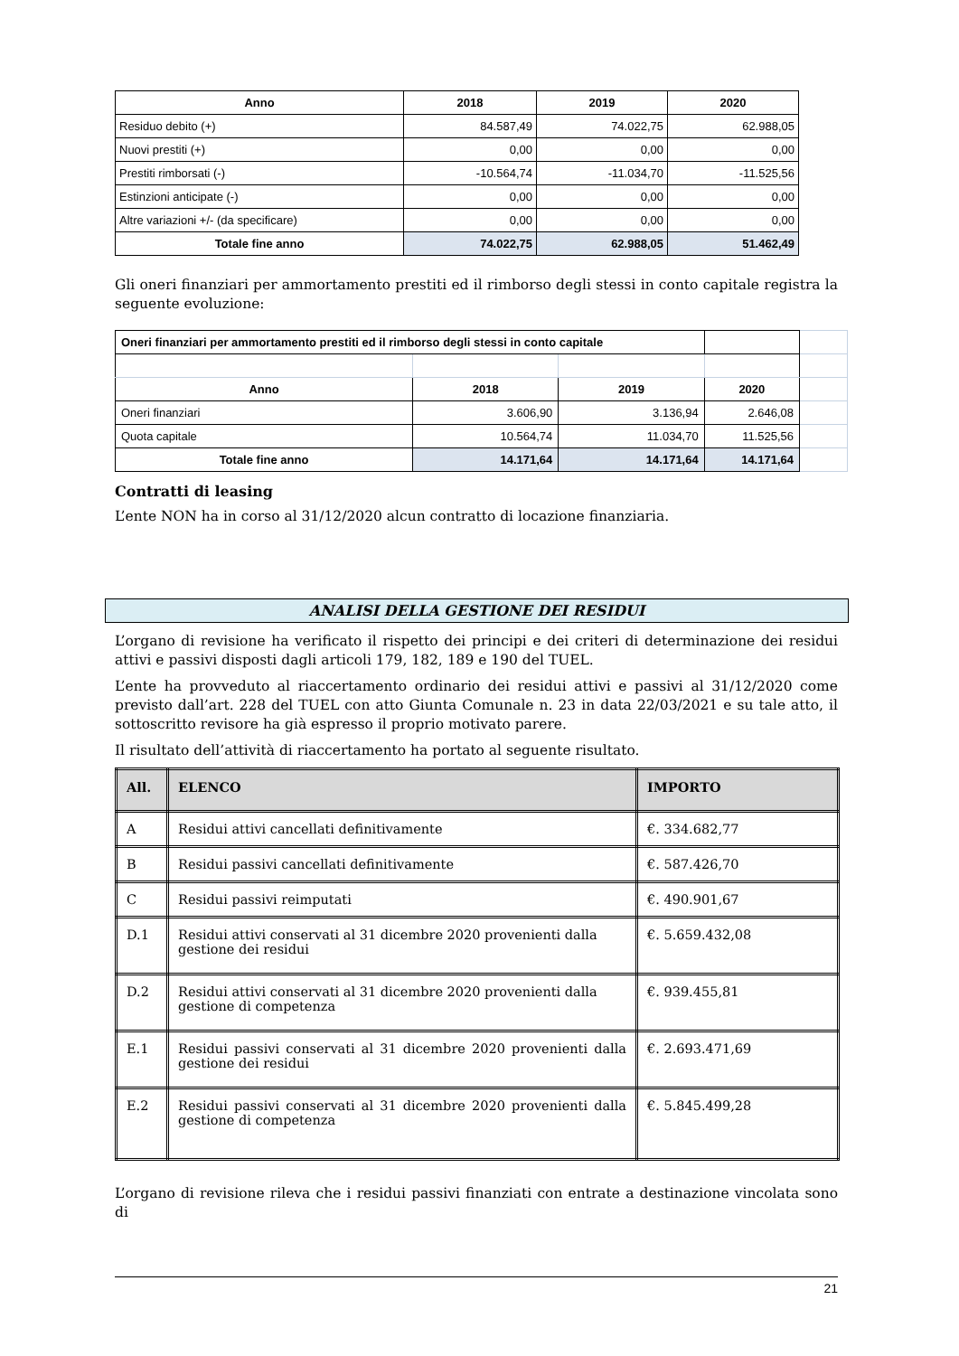| Anno | 2018 | 2019 | 2020 |
| --- | --- | --- | --- |
| Residuo debito (+) | 84.587,49 | 74.022,75 | 62.988,05 |
| Nuovi prestiti (+) | 0,00 | 0,00 | 0,00 |
| Prestiti rimborsati (-) | -10.564,74 | -11.034,70 | -11.525,56 |
| Estinzioni anticipate (-) | 0,00 | 0,00 | 0,00 |
| Altre variazioni +/- (da specificare) | 0,00 | 0,00 | 0,00 |
| Totale fine anno | 74.022,75 | 62.988,05 | 51.462,49 |
Gli oneri finanziari per ammortamento prestiti ed il rimborso degli stessi in conto capitale registra la seguente evoluzione:
| Oneri finanziari per ammortamento prestiti ed il rimborso degli stessi in conto capitale | | | | |
| Anno | 2018 | 2019 | 2020 | |
| Oneri finanziari | 3.606,90 | 3.136,94 | 2.646,08 | |
| Quota capitale | 10.564,74 | 11.034,70 | 11.525,56 | |
| Totale fine anno | 14.171,64 | 14.171,64 | 14.171,64 | |
Contratti di leasing
L’ente NON ha in corso al 31/12/2020 alcun contratto di locazione finanziaria.
ANALISI DELLA GESTIONE DEI RESIDUI
L’organo di revisione ha verificato il rispetto dei principi e dei criteri di determinazione dei residui attivi e passivi disposti dagli articoli 179, 182, 189 e 190 del TUEL.
L’ente ha provveduto al riaccertamento ordinario dei residui attivi e passivi al 31/12/2020 come previsto dall’art. 228 del TUEL con atto Giunta Comunale n. 23 in data 22/03/2021 e su tale atto, il sottoscritto revisore ha già espresso il proprio motivato parere.
Il risultato dell’attività di riaccertamento ha portato al seguente risultato.
| All. | ELENCO | IMPORTO |
| --- | --- | --- |
| A | Residui attivi cancellati definitivamente | €. 334.682,77 |
| B | Residui passivi cancellati definitivamente | €. 587.426,70 |
| C | Residui passivi reimputati | €. 490.901,67 |
| D.1 | Residui attivi conservati al 31 dicembre 2020 provenienti dalla gestione dei residui | €. 5.659.432,08 |
| D.2 | Residui attivi conservati al 31 dicembre 2020 provenienti dalla gestione di competenza | €. 939.455,81 |
| E.1 | Residui passivi conservati al 31 dicembre 2020 provenienti dalla gestione dei residui | €. 2.693.471,69 |
| E.2 | Residui passivi conservati al 31 dicembre 2020 provenienti dalla gestione di competenza | €. 5.845.499,28 |
L’organo di revisione rileva che i residui passivi finanziati con entrate a destinazione vincolata sono di
21